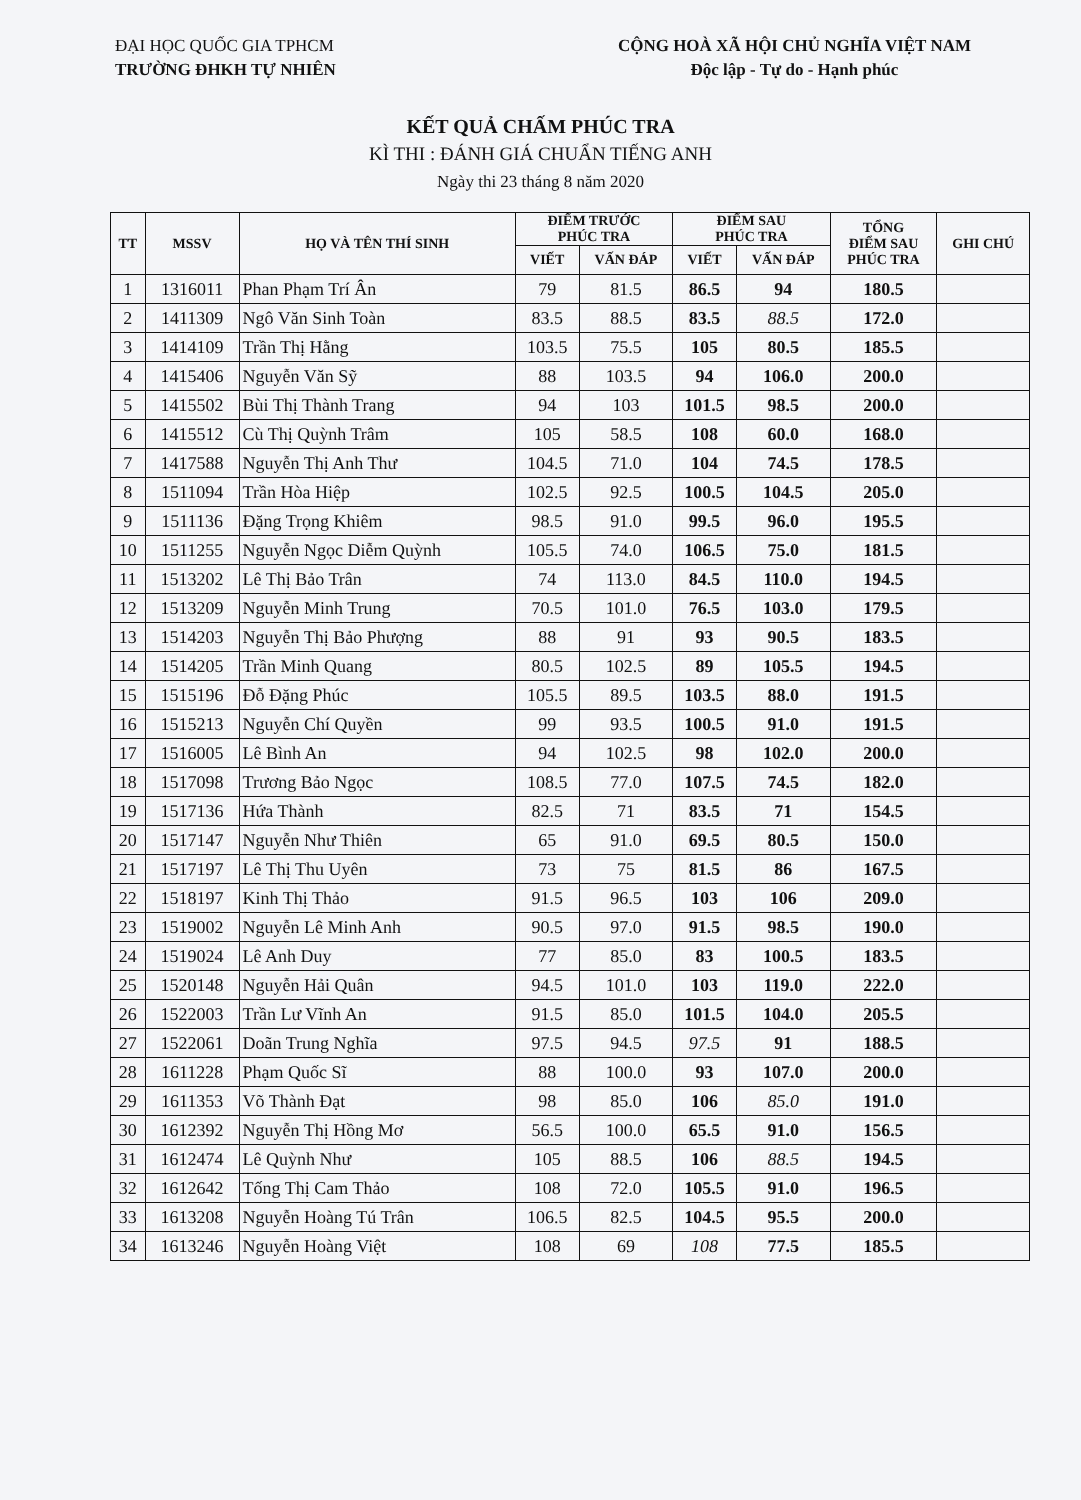ĐẠI HỌC QUỐC GIA TPHCM
TRƯỜNG ĐHKH TỰ NHIÊN
CỘNG HOÀ XÃ HỘI CHỦ NGHĨA VIỆT NAM
Độc lập - Tự do - Hạnh phúc
KẾT QUẢ CHẤM PHÚC TRA
KÌ THI : ĐÁNH GIÁ CHUẨN TIẾNG ANH
Ngày thi 23 tháng 8 năm 2020
| TT | MSSV | HỌ VÀ TÊN THÍ SINH | ĐIỂM TRƯỚC PHÚC TRA | | ĐIỂM SAU PHÚC TRA | | TỔNG ĐIỂM SAU PHÚC TRA | GHI CHÚ |
| --- | --- | --- | --- | --- | --- | --- | --- | --- |
| | | | VIẾT | VẤN ĐÁP | VIẾT | VẤN ĐÁP | | |
| 1 | 1316011 | Phan Phạm Trí Ân | 79 | 81.5 | 86.5 | 94 | 180.5 | |
| 2 | 1411309 | Ngô Văn Sinh Toàn | 83.5 | 88.5 | 83.5 | 88.5 | 172.0 | |
| 3 | 1414109 | Trần Thị Hằng | 103.5 | 75.5 | 105 | 80.5 | 185.5 | |
| 4 | 1415406 | Nguyễn Văn Sỹ | 88 | 103.5 | 94 | 106.0 | 200.0 | |
| 5 | 1415502 | Bùi Thị Thành Trang | 94 | 103 | 101.5 | 98.5 | 200.0 | |
| 6 | 1415512 | Cù Thị Quỳnh Trâm | 105 | 58.5 | 108 | 60.0 | 168.0 | |
| 7 | 1417588 | Nguyễn Thị Anh Thư | 104.5 | 71.0 | 104 | 74.5 | 178.5 | |
| 8 | 1511094 | Trần Hòa Hiệp | 102.5 | 92.5 | 100.5 | 104.5 | 205.0 | |
| 9 | 1511136 | Đặng Trọng Khiêm | 98.5 | 91.0 | 99.5 | 96.0 | 195.5 | |
| 10 | 1511255 | Nguyễn Ngọc Diễm Quỳnh | 105.5 | 74.0 | 106.5 | 75.0 | 181.5 | |
| 11 | 1513202 | Lê Thị Bảo Trân | 74 | 113.0 | 84.5 | 110.0 | 194.5 | |
| 12 | 1513209 | Nguyễn Minh Trung | 70.5 | 101.0 | 76.5 | 103.0 | 179.5 | |
| 13 | 1514203 | Nguyễn Thị Bảo Phượng | 88 | 91 | 93 | 90.5 | 183.5 | |
| 14 | 1514205 | Trần Minh Quang | 80.5 | 102.5 | 89 | 105.5 | 194.5 | |
| 15 | 1515196 | Đỗ Đặng Phúc | 105.5 | 89.5 | 103.5 | 88.0 | 191.5 | |
| 16 | 1515213 | Nguyễn Chí Quyền | 99 | 93.5 | 100.5 | 91.0 | 191.5 | |
| 17 | 1516005 | Lê Bình An | 94 | 102.5 | 98 | 102.0 | 200.0 | |
| 18 | 1517098 | Trương Bảo Ngọc | 108.5 | 77.0 | 107.5 | 74.5 | 182.0 | |
| 19 | 1517136 | Hứa Thành | 82.5 | 71 | 83.5 | 71 | 154.5 | |
| 20 | 1517147 | Nguyễn Như Thiên | 65 | 91.0 | 69.5 | 80.5 | 150.0 | |
| 21 | 1517197 | Lê Thị Thu Uyên | 73 | 75 | 81.5 | 86 | 167.5 | |
| 22 | 1518197 | Kinh Thị Thảo | 91.5 | 96.5 | 103 | 106 | 209.0 | |
| 23 | 1519002 | Nguyễn Lê Minh Anh | 90.5 | 97.0 | 91.5 | 98.5 | 190.0 | |
| 24 | 1519024 | Lê Anh Duy | 77 | 85.0 | 83 | 100.5 | 183.5 | |
| 25 | 1520148 | Nguyễn Hải Quân | 94.5 | 101.0 | 103 | 119.0 | 222.0 | |
| 26 | 1522003 | Trần Lư Vĩnh An | 91.5 | 85.0 | 101.5 | 104.0 | 205.5 | |
| 27 | 1522061 | Doãn Trung Nghĩa | 97.5 | 94.5 | 97.5 | 91 | 188.5 | |
| 28 | 1611228 | Phạm Quốc Sĩ | 88 | 100.0 | 93 | 107.0 | 200.0 | |
| 29 | 1611353 | Võ Thành Đạt | 98 | 85.0 | 106 | 85.0 | 191.0 | |
| 30 | 1612392 | Nguyễn Thị Hồng Mơ | 56.5 | 100.0 | 65.5 | 91.0 | 156.5 | |
| 31 | 1612474 | Lê Quỳnh Như | 105 | 88.5 | 106 | 88.5 | 194.5 | |
| 32 | 1612642 | Tống Thị Cam Thảo | 108 | 72.0 | 105.5 | 91.0 | 196.5 | |
| 33 | 1613208 | Nguyễn Hoàng Tú Trân | 106.5 | 82.5 | 104.5 | 95.5 | 200.0 | |
| 34 | 1613246 | Nguyễn Hoàng Việt | 108 | 69 | 108 | 77.5 | 185.5 | |